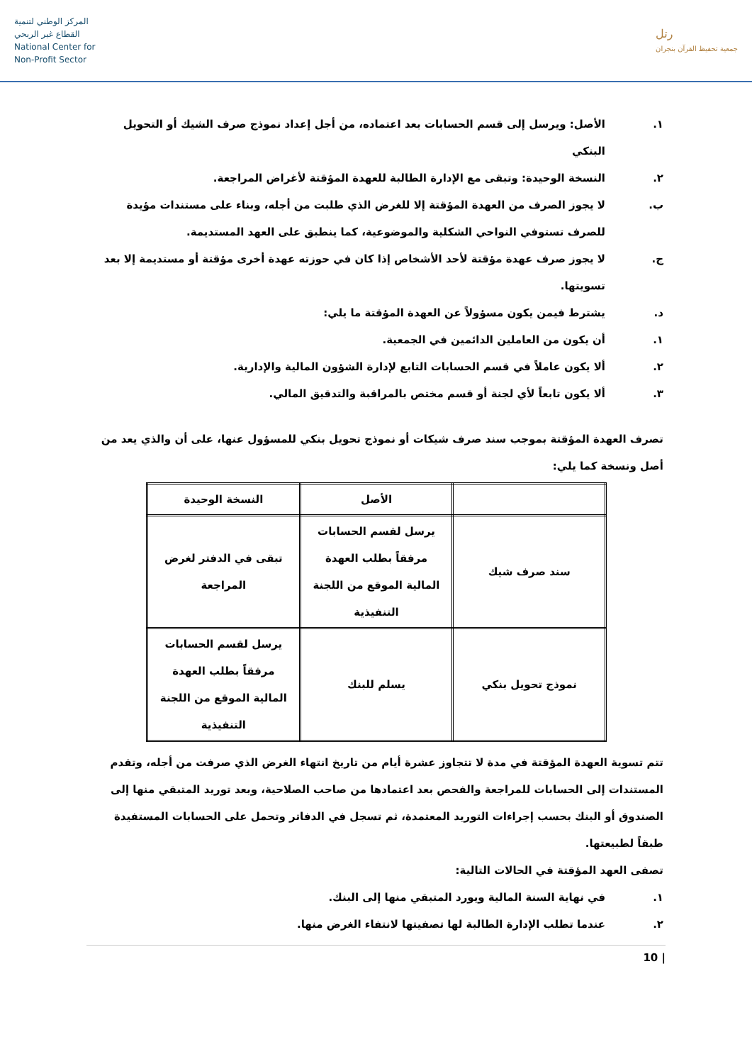المركز الوطني لتنمية
القطاع غير الربحي
National Center for
Non-Profit Sector
رتل
جمعية تحفيظ القرآن بنجران
١. الأصل: ويرسل إلى قسم الحسابات بعد اعتماده، من أجل إعداد نموذج صرف الشيك أو التحويل البنكي
٢. النسخة الوحيدة: وتبقى مع الإدارة الطالبة للعهدة المؤقتة لأغراض المراجعة.
ب. لا يجوز الصرف من العهدة المؤقتة إلا للغرض الذي طلبت من أجله، وبناء على مستندات مؤيدة للصرف تستوفي النواحي الشكلية والموضوعية، كما ينطبق على العهد المستديمة.
ج. لا يجوز صرف عهدة مؤقتة لأحد الأشخاص إذا كان في حوزته عهدة أخرى مؤقتة أو مستديمة إلا بعد تسويتها.
د. يشترط فيمن يكون مسؤولاً عن العهدة المؤقتة ما يلي:
١. أن يكون من العاملين الدائمين في الجمعية.
٢. ألا يكون عاملاً في قسم الحسابات التابع لإدارة الشؤون المالية والإدارية.
٣. ألا يكون تابعاً لأي لجنة أو قسم مختص بالمراقبة والتدقيق المالي.
تصرف العهدة المؤقتة بموجب سند صرف شيكات أو نموذج تحويل بنكي للمسؤول عنها، على أن والذي يعد من أصل ونسخة كما يلي:
| | الأصل | النسخة الوحيدة |
| --- | --- | --- |
| سند صرف شيك | يرسل لقسم الحسابات مرفقاً بطلب العهدة المالية الموقع من اللجنة التنفيذية | تبقى في الدفتر لغرض المراجعة |
| نموذج تحويل بنكي | يسلم للبنك | يرسل لقسم الحسابات مرفقاً بطلب العهدة المالية الموقع من اللجنة التنفيذية |
تتم تسوية العهدة المؤقتة في مدة لا تتجاوز عشرة أيام من تاريخ انتهاء الغرض الذي صرفت من أجله، وتقدم المستندات إلى الحسابات للمراجعة والفحص بعد اعتمادها من صاحب الصلاحية، وبعد توريد المتبقي منها إلى الصندوق أو البنك بحسب إجراءات التوريد المعتمدة، ثم تسجل في الدفاتر وتحمل على الحسابات المستفيدة طبقاً لطبيعتها.
تصفى العهد المؤقتة في الحالات التالية:
١. في نهاية السنة المالية ويورد المتبقي منها إلى البنك.
٢. عندما تطلب الإدارة الطالبة لها تصفيتها لانتفاء الغرض منها.
10 |